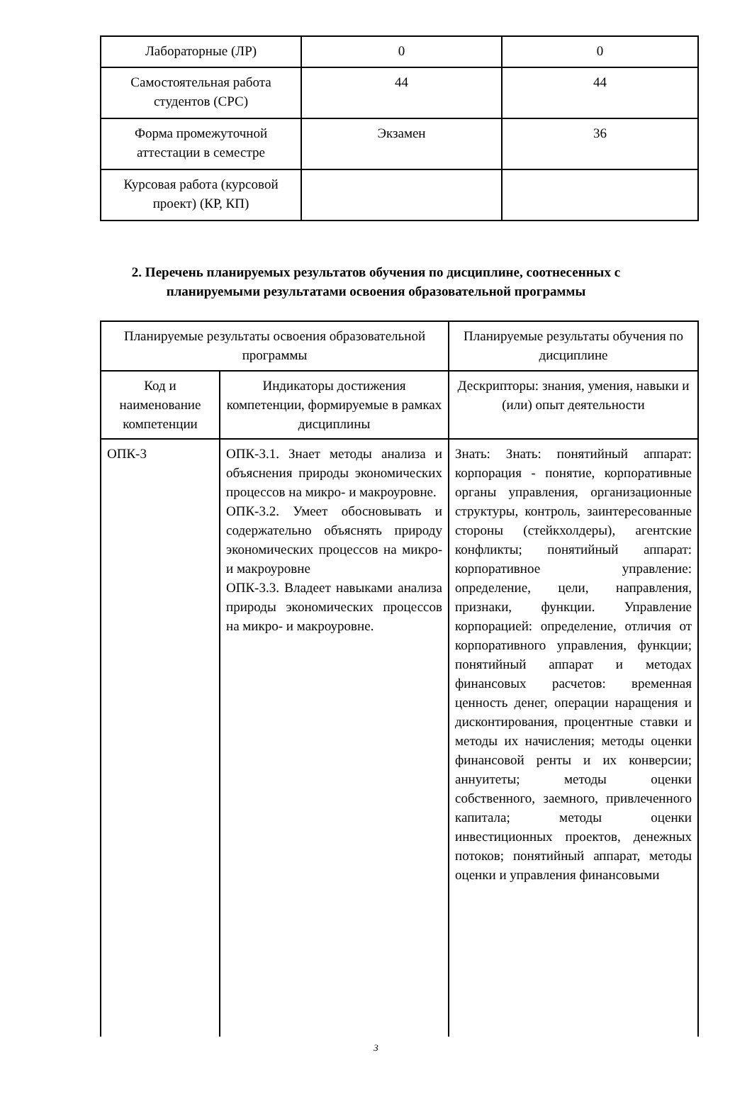| Лабораторные (ЛР) | 0 | 0 |
| Самостоятельная работа студентов (СРС) | 44 | 44 |
| Форма промежуточной аттестации в семестре | Экзамен | 36 |
| Курсовая работа (курсовой проект) (КР, КП) | | |
2. Перечень планируемых результатов обучения по дисциплине, соотнесенных с планируемыми результатами освоения образовательной программы
| Планируемые результаты освоения образовательной программы | | Планируемые результаты обучения по дисциплине |
| --- | --- | --- |
| Код и наименование компетенции | Индикаторы достижения компетенции, формируемые в рамках дисциплины | Дескрипторы: знания, умения, навыки и (или) опыт деятельности |
| ОПК-3 | ОПК-3.1. Знает методы анализа и объяснения природы экономических процессов на микро- и макроуровне. ОПК-3.2. Умеет обосновывать и содержательно объяснять природу экономических процессов на микро- и макроуровне ОПК-3.3. Владеет навыками анализа природы экономических процессов на микро- и макроуровне. | Знать: Знать: понятийный аппарат: корпорация - понятие, корпоративные органы управления, организационные структуры, контроль, заинтересованные стороны (стейкхолдеры), агентские конфликты; понятийный аппарат: корпоративное управление: определение, цели, направления, признаки, функции. Управление корпорацией: определение, отличия от корпоративного управления, функции; понятийный аппарат и методах финансовых расчетов: временная ценность денег, операции наращения и дисконтирования, процентные ставки и методы их начисления; методы оценки финансовой ренты и их конверсии; аннуитеты; методы оценки собственного, заемного, привлеченного капитала; методы оценки инвестиционных проектов, денежных потоков; понятийный аппарат, методы оценки и управления финансовыми |
3